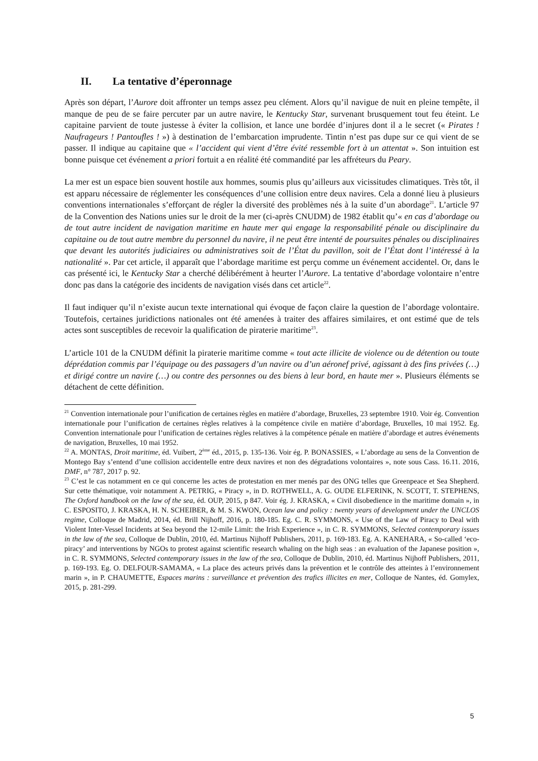II. La tentative d’éperonnage
Après son départ, l’Aurore doit affronter un temps assez peu clément. Alors qu’il navigue de nuit en pleine tempête, il manque de peu de se faire percuter par un autre navire, le Kentucky Star, survenant brusquement tout feu éteint. Le capitaine parvient de toute justesse à éviter la collision, et lance une bordée d’injures dont il a le secret (« Pirates ! Naufrageurs ! Pantoufles ! ») à destination de l’embarcation imprudente. Tintin n’est pas dupe sur ce qui vient de se passer. Il indique au capitaine que « l’accident qui vient d’être évité ressemble fort à un attentat ». Son intuition est bonne puisque cet événement a priori fortuit a en réalité été commandité par les affréteurs du Peary.
La mer est un espace bien souvent hostile aux hommes, soumis plus qu’ailleurs aux vicissitudes climatiques. Très tôt, il est apparu nécessaire de réglementer les conséquences d’une collision entre deux navires. Cela a donné lieu à plusieurs conventions internationales s’efforçant de régler la diversité des problèmes nés à la suite d’un abordage<sup>21</sup>. L’article 97 de la Convention des Nations unies sur le droit de la mer (ci-après CNUDM) de 1982 établit qu’« en cas d’abordage ou de tout autre incident de navigation maritime en haute mer qui engage la responsabilité pénale ou disciplinaire du capitaine ou de tout autre membre du personnel du navire, il ne peut être intenté de poursuites pénales ou disciplinaires que devant les autorités judiciaires ou administratives soit de l’État du pavillon, soit de l’État dont l’intéressé à la nationalité ». Par cet article, il apparaît que l’abordage maritime est perçu comme un événement accidentel. Or, dans le cas présenté ici, le Kentucky Star a cherché délibérément à heurter l’Aurore. La tentative d’abordage volontaire n’entre donc pas dans la catégorie des incidents de navigation visés dans cet article<sup>22</sup>.
Il faut indiquer qu’il n’existe aucun texte international qui évoque de façon claire la question de l’abordage volontaire. Toutefois, certaines juridictions nationales ont été amenées à traiter des affaires similaires, et ont estimé que de tels actes sont susceptibles de recevoir la qualification de piraterie maritime<sup>23</sup>.
L’article 101 de la CNUDM définit la piraterie maritime comme « tout acte illicite de violence ou de détention ou toute déprédation commis par l’équipage ou des passagers d’un navire ou d’un aéronef privé, agissant à des fins privées (…) et dirigé contre un navire (…) ou contre des personnes ou des biens à leur bord, en haute mer ». Plusieurs éléments se détachent de cette définition.
<sup>21</sup> Convention internationale pour l’unification de certaines règles en matière d’abordage, Bruxelles, 23 septembre 1910. Voir ég. Convention internationale pour l’unification de certaines règles relatives à la compétence civile en matière d’abordage, Bruxelles, 10 mai 1952. Eg. Convention internationale pour l’unification de certaines règles relatives à la compétence pénale en matière d’abordage et autres événements de navigation, Bruxelles, 10 mai 1952.
<sup>22</sup> A. MONTAS, Droit maritime, éd. Vuibert, 2<sup>ème</sup> éd., 2015, p. 135-136. Voir ég. P. BONASSIES, « L’abordage au sens de la Convention de Montego Bay s’entend d’une collision accidentelle entre deux navires et non des dégradations volontaires », note sous Cass. 16.11. 2016, DMF, n° 787, 2017 p. 92.
<sup>23</sup> C’est le cas notamment en ce qui concerne les actes de protestation en mer menés par des ONG telles que Greenpeace et Sea Shepherd. Sur cette thématique, voir notamment A. PETRIG, « Piracy », in D. ROTHWELL, A. G. OUDE ELFERINK, N. SCOTT, T. STEPHENS, The Oxford handbook on the law of the sea, éd. OUP, 2015, p 847. Voir ég. J. KRASKA, « Civil disobedience in the maritime domain », in C. ESPOSITO, J. KRASKA, H. N. SCHEIBER, & M. S. KWON, Ocean law and policy : twenty years of development under the UNCLOS regime, Colloque de Madrid, 2014, éd. Brill Nijhoff, 2016, p. 180-185. Eg. C. R. SYMMONS, « Use of the Law of Piracy to Deal with Violent Inter-Vessel Incidents at Sea beyond the 12-mile Limit: the Irish Experience », in C. R. SYMMONS, Selected contemporary issues in the law of the sea, Colloque de Dublin, 2010, éd. Martinus Nijhoff Publishers, 2011, p. 169-183. Eg. A. KANEHARA, « So-called ‘eco-piracy’ and interventions by NGOs to protest against scientific research whaling on the high seas : an evaluation of the Japanese position », in C. R. SYMMONS, Selected contemporary issues in the law of the sea, Colloque de Dublin, 2010, éd. Martinus Nijhoff Publishers, 2011, p. 169-193. Eg. O. DELFOUR-SAMAMA, « La place des acteurs privés dans la prévention et le contrôle des atteintes à l’environnement marin », in P. CHAUMETTE, Espaces marins : surveillance et prévention des trafics illicites en mer, Colloque de Nantes, éd. Gomylex, 2015, p. 281-299.
5